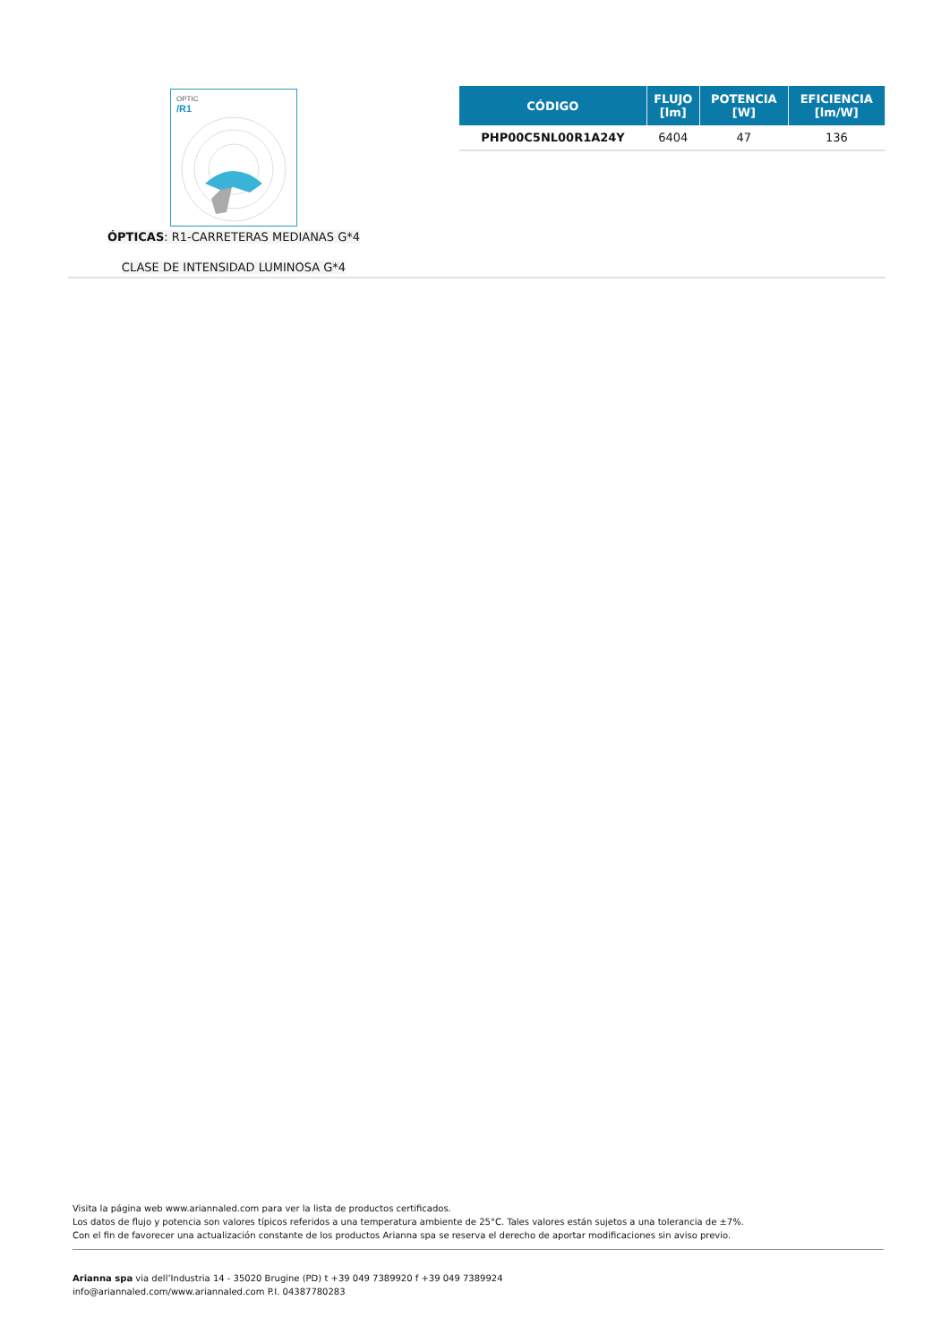OPTIC
/R1
ÓPTICAS: R1-CARRETERAS MEDIANAS G*4
CLASE DE INTENSIDAD LUMINOSA G*4
| CÓDIGO | FLUJO [lm] | POTENCIA [W] | EFICIENCIA [lm/W] |
| --- | --- | --- | --- |
| PHP00C5NL00R1A24Y | 6404 | 47 | 136 |
Visita la página web www.ariannaled.com para ver la lista de productos certificados.
Los datos de flujo y potencia son valores típicos referidos a una temperatura ambiente de 25°C. Tales valores están sujetos a una tolerancia de ±7%.
Con el fin de favorecer una actualización constante de los productos Arianna spa se reserva el derecho de aportar modificaciones sin aviso previo.
Arianna spa via dell’Industria 14 - 35020 Brugine (PD) t +39 049 7389920 f +39 049 7389924
info@ariannaled.com/www.ariannaled.com P.I. 04387780283